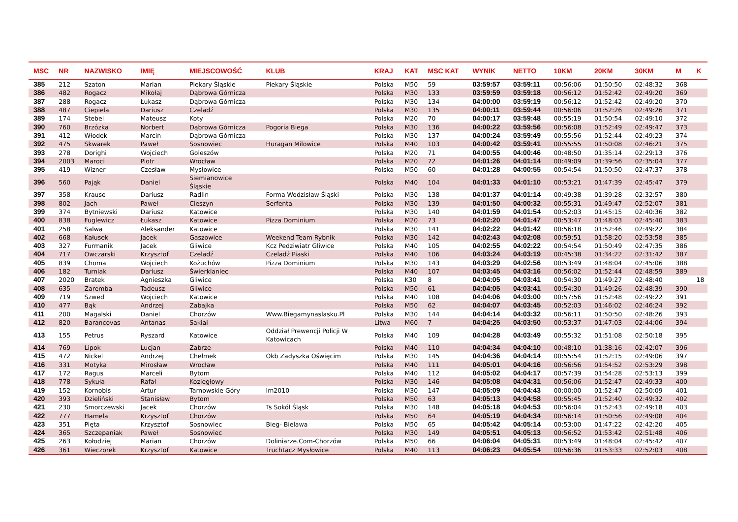| MSC | NR | NAZWISKO | IMIĘ | MIEJSCOWOŚĆ | KLUB | KRAJ | KAT | MSC KAT | WYNIK | NETTO | 10KM | 20KM | 30KM | M | K |
| --- | --- | --- | --- | --- | --- | --- | --- | --- | --- | --- | --- | --- | --- | --- | --- |
| 385 | 212 | Szaton | Marian | Piekary Śląskie | Piekary Śląskie | Polska | M50 | 59 | 03:59:57 | 03:59:11 | 00:56:06 | 01:50:50 | 02:48:32 | 368 | |
| 386 | 482 | Rogacz | Mikołaj | Dąbrowa Górnicza | | Polska | M30 | 133 | 03:59:59 | 03:59:18 | 00:56:12 | 01:52:42 | 02:49:20 | 369 | |
| 387 | 288 | Rogacz | Łukasz | Dąbrowa Górnicza | | Polska | M30 | 134 | 04:00:00 | 03:59:19 | 00:56:12 | 01:52:42 | 02:49:20 | 370 | |
| 388 | 487 | Ciepiela | Dariusz | Czeladź | | Polska | M30 | 135 | 04:00:11 | 03:59:44 | 00:56:06 | 01:52:26 | 02:49:26 | 371 | |
| 389 | 174 | Stebel | Mateusz | Koty | | Polska | M20 | 70 | 04:00:17 | 03:59:48 | 00:55:19 | 01:50:54 | 02:49:10 | 372 | |
| 390 | 760 | Brzózka | Norbert | Dąbrowa Górnicza | Pogoria Biega | Polska | M30 | 136 | 04:00:22 | 03:59:56 | 00:56:08 | 01:52:49 | 02:49:47 | 373 | |
| 391 | 412 | Włodek | Marcin | Dąbrowa Górnicza | | Polska | M30 | 137 | 04:00:24 | 03:59:49 | 00:55:56 | 01:52:44 | 02:49:23 | 374 | |
| 392 | 475 | Skwarek | Paweł | Sosnowiec | Huragan Milowice | Polska | M40 | 103 | 04:00:42 | 03:59:41 | 00:55:55 | 01:50:08 | 02:46:21 | 375 | |
| 393 | 278 | Dorighi | Wojciech | Goleszów | | Polska | M20 | 71 | 04:00:55 | 04:00:46 | 00:48:50 | 01:35:14 | 02:29:13 | 376 | |
| 394 | 2003 | Maroci | Piotr | Wrocław | | Polska | M20 | 72 | 04:01:26 | 04:01:14 | 00:49:09 | 01:39:56 | 02:35:04 | 377 | |
| 395 | 419 | Wizner | Czesław | Mysłowice | | Polska | M50 | 60 | 04:01:28 | 04:00:55 | 00:54:54 | 01:50:50 | 02:47:37 | 378 | |
| 396 | 560 | Pająk | Daniel | Siemianowice Śląskie | | Polska | M40 | 104 | 04:01:33 | 04:01:10 | 00:53:21 | 01:47:39 | 02:45:47 | 379 | |
| 397 | 358 | Krause | Dariusz | Radlin | Forma Wodzisław Śląski | Polska | M30 | 138 | 04:01:37 | 04:01:14 | 00:49:38 | 01:39:28 | 02:32:57 | 380 | |
| 398 | 802 | Jach | Paweł | Cieszyn | Serfenta | Polska | M30 | 139 | 04:01:50 | 04:00:32 | 00:55:31 | 01:49:47 | 02:52:07 | 381 | |
| 399 | 374 | Bytniewski | Dariusz | Katowice | | Polska | M30 | 140 | 04:01:59 | 04:01:54 | 00:52:03 | 01:45:15 | 02:40:36 | 382 | |
| 400 | 838 | Fuglewicz | Łukasz | Katowice | Pizza Dominium | Polska | M20 | 73 | 04:02:20 | 04:01:47 | 00:53:47 | 01:48:03 | 02:45:40 | 383 | |
| 401 | 258 | Salwa | Aleksander | Katowice | | Polska | M30 | 141 | 04:02:22 | 04:01:42 | 00:56:18 | 01:52:46 | 02:49:22 | 384 | |
| 402 | 668 | Kałusek | Jacek | Gaszowice | Weekend Team Rybnik | Polska | M30 | 142 | 04:02:43 | 04:02:08 | 00:59:51 | 01:58:20 | 02:53:58 | 385 | |
| 403 | 327 | Furmanik | Jacek | Gliwice | Kcz Pedziwiatr Gliwice | Polska | M40 | 105 | 04:02:55 | 04:02:22 | 00:54:54 | 01:50:49 | 02:47:35 | 386 | |
| 404 | 717 | Owczarski | Krzysztof | Czeladź | Czeladź Piaski | Polska | M40 | 106 | 04:03:24 | 04:03:19 | 00:45:38 | 01:34:22 | 02:31:42 | 387 | |
| 405 | 839 | Choma | Wojciech | Kożuchów | Pizza Dominium | Polska | M30 | 143 | 04:03:29 | 04:02:56 | 00:53:49 | 01:48:04 | 02:45:06 | 388 | |
| 406 | 182 | Turniak | Dariusz | Świerklaniec | | Polska | M40 | 107 | 04:03:45 | 04:03:16 | 00:56:02 | 01:52:44 | 02:48:59 | 389 | |
| 407 | 2020 | Bratek | Agnieszka | Gliwice | | Polska | K30 | 8 | 04:04:05 | 04:03:41 | 00:54:30 | 01:49:27 | 02:48:40 | | 18 |
| 408 | 635 | Zaremba | Tadeusz | Gliwice | | Polska | M50 | 61 | 04:04:05 | 04:03:41 | 00:54:30 | 01:49:26 | 02:48:39 | 390 | |
| 409 | 719 | Szwed | Wojciech | Katowice | | Polska | M40 | 108 | 04:04:06 | 04:03:00 | 00:57:56 | 01:52:48 | 02:49:22 | 391 | |
| 410 | 477 | Bąk | Andrzej | Zabajka | | Polska | M50 | 62 | 04:04:07 | 04:03:45 | 00:52:03 | 01:46:02 | 02:46:24 | 392 | |
| 411 | 200 | Magalski | Daniel | Chorzów | Www.Biegamynaslasku.Pl | Polska | M30 | 144 | 04:04:14 | 04:03:32 | 00:56:11 | 01:50:50 | 02:48:26 | 393 | |
| 412 | 820 | Barancovas | Antanas | Sakiai | | Litwa | M60 | 7 | 04:04:25 | 04:03:50 | 00:53:37 | 01:47:03 | 02:44:06 | 394 | |
| 413 | 155 | Petrus | Ryszard | Katowice | Oddział Prewencji Policji W Katowicach | Polska | M40 | 109 | 04:04:28 | 04:03:49 | 00:55:32 | 01:51:08 | 02:50:18 | 395 | |
| 414 | 769 | Lipok | Lucjan | Zabrze | | Polska | M40 | 110 | 04:04:34 | 04:04:10 | 00:48:10 | 01:38:16 | 02:42:07 | 396 | |
| 415 | 472 | Nickel | Andrzej | Chełmek | Okb Zadyszka Oświęcim | Polska | M30 | 145 | 04:04:36 | 04:04:14 | 00:55:54 | 01:52:15 | 02:49:06 | 397 | |
| 416 | 331 | Motyka | Mirosław | Wrocław | | Polska | M40 | 111 | 04:05:01 | 04:04:16 | 00:56:56 | 01:54:52 | 02:53:29 | 398 | |
| 417 | 172 | Ragus | Marceli | Bytom | | Polska | M40 | 112 | 04:05:02 | 04:04:17 | 00:57:39 | 01:54:28 | 02:53:13 | 399 | |
| 418 | 778 | Sykuła | Rafał | Koziegłowy | | Polska | M30 | 146 | 04:05:08 | 04:04:31 | 00:56:06 | 01:52:47 | 02:49:33 | 400 | |
| 419 | 152 | Kornobis | Artur | Tarnowskie Góry | Im2010 | Polska | M30 | 147 | 04:05:09 | 04:04:43 | 00:00:00 | 01:52:47 | 02:50:09 | 401 | |
| 420 | 393 | Dzieliński | Stanisław | Bytom | | Polska | M50 | 63 | 04:05:13 | 04:04:58 | 00:55:45 | 01:52:40 | 02:49:32 | 402 | |
| 421 | 230 | Smorczewski | Jacek | Chorzów | Ts Sokół Śląsk | Polska | M30 | 148 | 04:05:18 | 04:04:53 | 00:56:04 | 01:52:43 | 02:49:18 | 403 | |
| 422 | 777 | Hamela | Krzysztof | Chorzów | | Polska | M50 | 64 | 04:05:19 | 04:04:34 | 00:56:14 | 01:50:56 | 02:49:08 | 404 | |
| 423 | 351 | Pięta | Krzysztof | Sosnowiec | Bieg- Bielawa | Polska | M50 | 65 | 04:05:42 | 04:05:14 | 00:53:00 | 01:47:22 | 02:42:20 | 405 | |
| 424 | 365 | Szczepaniak | Paweł | Sosnowiec | | Polska | M30 | 149 | 04:05:51 | 04:05:13 | 00:56:52 | 01:53:42 | 02:51:48 | 406 | |
| 425 | 263 | Kołodziej | Marian | Chorzów | Doliniarze.Com-Chorzów | Polska | M50 | 66 | 04:06:04 | 04:05:31 | 00:53:49 | 01:48:04 | 02:45:42 | 407 | |
| 426 | 361 | Wieczorek | Krzysztof | Katowice | Truchtacz Mysłowice | Polska | M40 | 113 | 04:06:23 | 04:05:54 | 00:56:36 | 01:53:33 | 02:52:03 | 408 | |